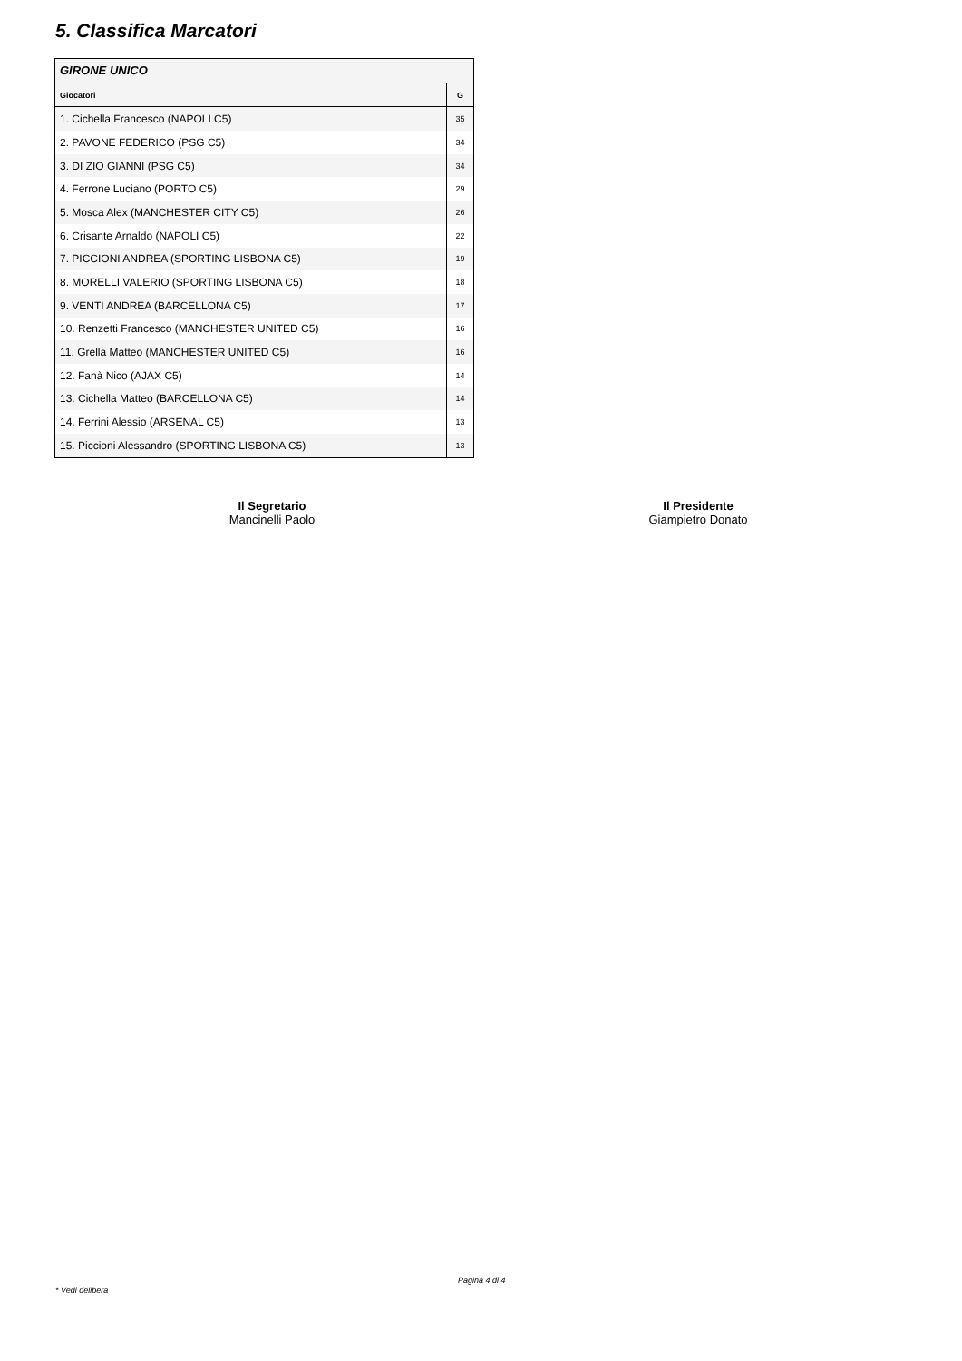5. Classifica Marcatori
| GIRONE UNICO | |
| Giocatori | G |
| 1. Cichella Francesco (NAPOLI C5) | 35 |
| 2. PAVONE FEDERICO (PSG C5) | 34 |
| 3. DI ZIO GIANNI (PSG C5) | 34 |
| 4. Ferrone Luciano (PORTO C5) | 29 |
| 5. Mosca Alex (MANCHESTER CITY C5) | 26 |
| 6. Crisante Arnaldo (NAPOLI C5) | 22 |
| 7. PICCIONI ANDREA (SPORTING LISBONA C5) | 19 |
| 8. MORELLI VALERIO (SPORTING LISBONA C5) | 18 |
| 9. VENTI ANDREA (BARCELLONA C5) | 17 |
| 10. Renzetti Francesco (MANCHESTER UNITED C5) | 16 |
| 11. Grella Matteo (MANCHESTER UNITED C5) | 16 |
| 12. Fanà Nico (AJAX C5) | 14 |
| 13. Cichella Matteo (BARCELLONA C5) | 14 |
| 14. Ferrini Alessio (ARSENAL C5) | 13 |
| 15. Piccioni Alessandro (SPORTING LISBONA C5) | 13 |
Il Segretario
Mancinelli Paolo
Il Presidente
Giampietro Donato
Pagina 4 di 4
* Vedi delibera